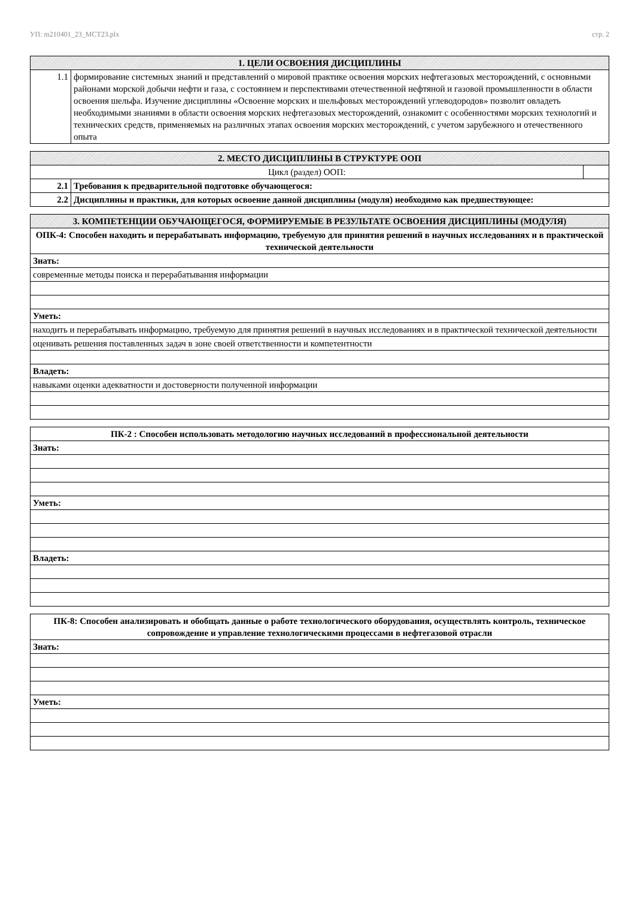УП: m210401_23_МСТ23.plx стр. 2
| 1. ЦЕЛИ ОСВОЕНИЯ ДИСЦИПЛИНЫ | |
| --- | --- |
| 1.1 | формирование системных знаний и представлений о мировой практике освоения морских нефтегазовых месторождений, с основными районами морской добычи нефти и газа, с состоянием и перспективами отечественной нефтяной и газовой промышленности в области освоения шельфа. Изучение дисциплины «Освоение морских и шельфовых месторождений углеводородов» позволит овладеть необходимыми знаниями в области освоения морских нефтегазовых месторождений, ознакомит с особенностями морских технологий и технических средств, применяемых на различных этапах освоения морских месторождений, с учетом зарубежного и отечественного опыта |
| 2. МЕСТО ДИСЦИПЛИНЫ В СТРУКТУРЕ ООП | | |
| --- | --- | --- |
| Цикл (раздел) ООП: | | |
| 2.1 | Требования к предварительной подготовке обучающегося: | |
| 2.2 | Дисциплины и практики, для которых освоение данной дисциплины (модуля) необходимо как предшествующее: | |
| 3. КОМПЕТЕНЦИИ ОБУЧАЮЩЕГОСЯ, ФОРМИРУЕМЫЕ В РЕЗУЛЬТАТЕ ОСВОЕНИЯ ДИСЦИПЛИНЫ (МОДУЛЯ) |
| --- |
| ОПК-4: Способен находить и перерабатывать информацию, требуемую для принятия решений в научных исследованиях и в практической технической деятельности |
| Знать: |
| современные методы поиска и перерабатывания информации |
| Уметь: |
| находить и перерабатывать информацию, требуемую для принятия решений в научных исследованиях и в практической технической деятельности |
| оценивать решения поставленных задач в зоне своей ответственности и компетентности |
| Владеть: |
| навыками оценки адекватности и достоверности полученной информации |
| ПК-2 : Способен использовать методологию научных исследований в профессиональной деятельности |
| Знать: |
| Уметь: |
| Владеть: |
| ПК-8: Способен анализировать и обобщать данные о работе технологического оборудования, осуществлять контроль, техническое сопровождение и управление технологическими процессами в нефтегазовой отрасли |
| Знать: |
| Уметь: |